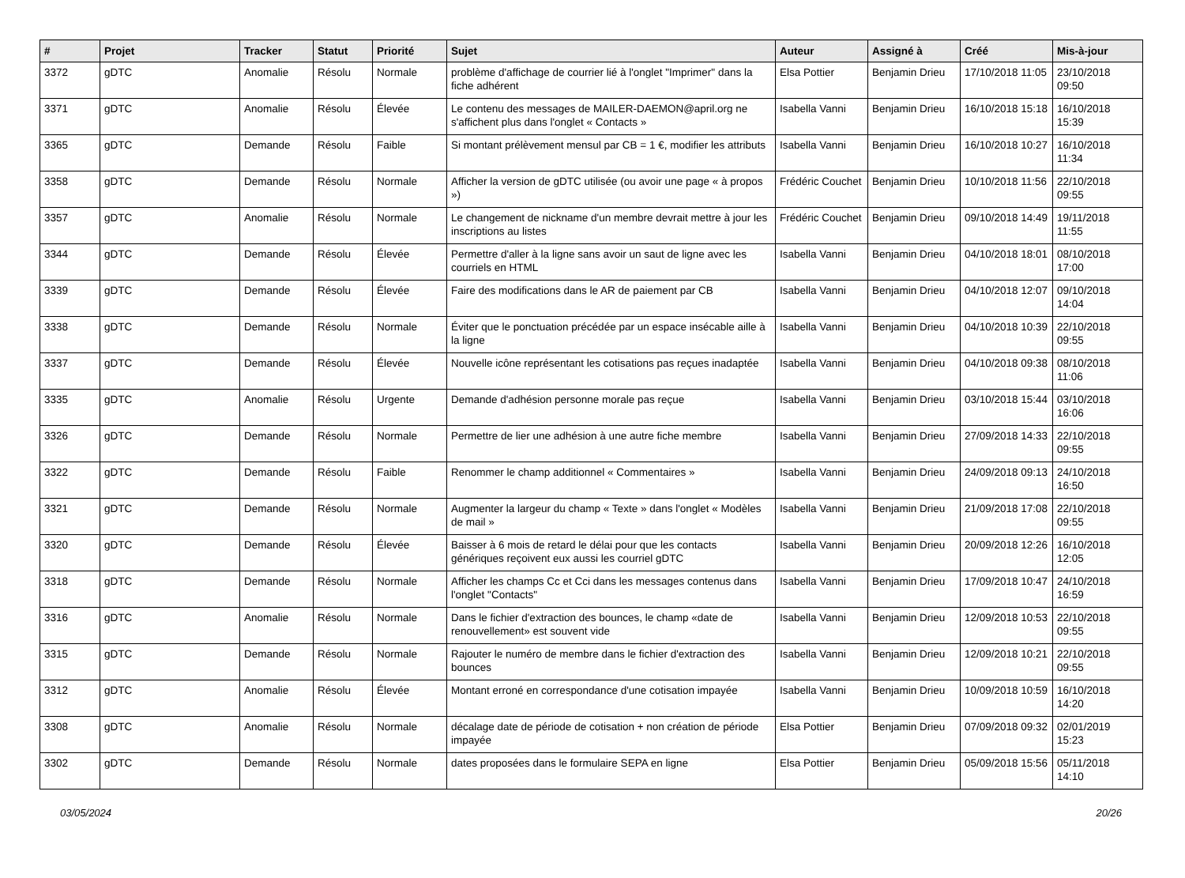| # | Projet | Tracker | Statut | Priorité | Sujet | Auteur | Assigné à | Créé | Mis-à-jour |
| --- | --- | --- | --- | --- | --- | --- | --- | --- | --- |
| 3372 | gDTC | Anomalie | Résolu | Normale | problème d'affichage de courrier lié à l'onglet "Imprimer" dans la fiche adhérent | Elsa Pottier | Benjamin Drieu | 17/10/2018 11:05 | 23/10/2018 09:50 |
| 3371 | gDTC | Anomalie | Résolu | Élevée | Le contenu des messages de MAILER-DAEMON@april.org ne s'affichent plus dans l'onglet « Contacts » | Isabella Vanni | Benjamin Drieu | 16/10/2018 15:18 | 16/10/2018 15:39 |
| 3365 | gDTC | Demande | Résolu | Faible | Si montant prélèvement mensul par CB = 1 €, modifier les attributs | Isabella Vanni | Benjamin Drieu | 16/10/2018 10:27 | 16/10/2018 11:34 |
| 3358 | gDTC | Demande | Résolu | Normale | Afficher la version de gDTC utilisée (ou avoir une page « à propos ») | Frédéric Couchet | Benjamin Drieu | 10/10/2018 11:56 | 22/10/2018 09:55 |
| 3357 | gDTC | Anomalie | Résolu | Normale | Le changement de nickname d'un membre devrait mettre à jour les inscriptions au listes | Frédéric Couchet | Benjamin Drieu | 09/10/2018 14:49 | 19/11/2018 11:55 |
| 3344 | gDTC | Demande | Résolu | Élevée | Permettre d'aller à la ligne sans avoir un saut de ligne avec les courriels en HTML | Isabella Vanni | Benjamin Drieu | 04/10/2018 18:01 | 08/10/2018 17:00 |
| 3339 | gDTC | Demande | Résolu | Élevée | Faire des modifications dans le AR de paiement par CB | Isabella Vanni | Benjamin Drieu | 04/10/2018 12:07 | 09/10/2018 14:04 |
| 3338 | gDTC | Demande | Résolu | Normale | Éviter que le ponctuation précédée par un espace insécable aille à la ligne | Isabella Vanni | Benjamin Drieu | 04/10/2018 10:39 | 22/10/2018 09:55 |
| 3337 | gDTC | Demande | Résolu | Élevée | Nouvelle icône représentant les cotisations pas reçues inadaptée | Isabella Vanni | Benjamin Drieu | 04/10/2018 09:38 | 08/10/2018 11:06 |
| 3335 | gDTC | Anomalie | Résolu | Urgente | Demande d'adhésion personne morale pas reçue | Isabella Vanni | Benjamin Drieu | 03/10/2018 15:44 | 03/10/2018 16:06 |
| 3326 | gDTC | Demande | Résolu | Normale | Permettre de lier une adhésion à une autre fiche membre | Isabella Vanni | Benjamin Drieu | 27/09/2018 14:33 | 22/10/2018 09:55 |
| 3322 | gDTC | Demande | Résolu | Faible | Renommer le champ additionnel « Commentaires » | Isabella Vanni | Benjamin Drieu | 24/09/2018 09:13 | 24/10/2018 16:50 |
| 3321 | gDTC | Demande | Résolu | Normale | Augmenter la largeur du champ « Texte » dans l'onglet « Modèles de mail » | Isabella Vanni | Benjamin Drieu | 21/09/2018 17:08 | 22/10/2018 09:55 |
| 3320 | gDTC | Demande | Résolu | Élevée | Baisser à 6 mois de retard le délai pour que les contacts génériques reçoivent eux aussi les courriel gDTC | Isabella Vanni | Benjamin Drieu | 20/09/2018 12:26 | 16/10/2018 12:05 |
| 3318 | gDTC | Demande | Résolu | Normale | Afficher les champs Cc et Cci dans les messages contenus dans l'onglet "Contacts" | Isabella Vanni | Benjamin Drieu | 17/09/2018 10:47 | 24/10/2018 16:59 |
| 3316 | gDTC | Anomalie | Résolu | Normale | Dans le fichier d'extraction des bounces, le champ «date de renouvellement» est souvent vide | Isabella Vanni | Benjamin Drieu | 12/09/2018 10:53 | 22/10/2018 09:55 |
| 3315 | gDTC | Demande | Résolu | Normale | Rajouter le numéro de membre dans le fichier d'extraction des bounces | Isabella Vanni | Benjamin Drieu | 12/09/2018 10:21 | 22/10/2018 09:55 |
| 3312 | gDTC | Anomalie | Résolu | Élevée | Montant erroné en correspondance d'une cotisation impayée | Isabella Vanni | Benjamin Drieu | 10/09/2018 10:59 | 16/10/2018 14:20 |
| 3308 | gDTC | Anomalie | Résolu | Normale | décalage date de période de cotisation + non création de période impayée | Elsa Pottier | Benjamin Drieu | 07/09/2018 09:32 | 02/01/2019 15:23 |
| 3302 | gDTC | Demande | Résolu | Normale | dates proposées dans le formulaire SEPA en ligne | Elsa Pottier | Benjamin Drieu | 05/09/2018 15:56 | 05/11/2018 14:10 |
03/05/2024 20/26